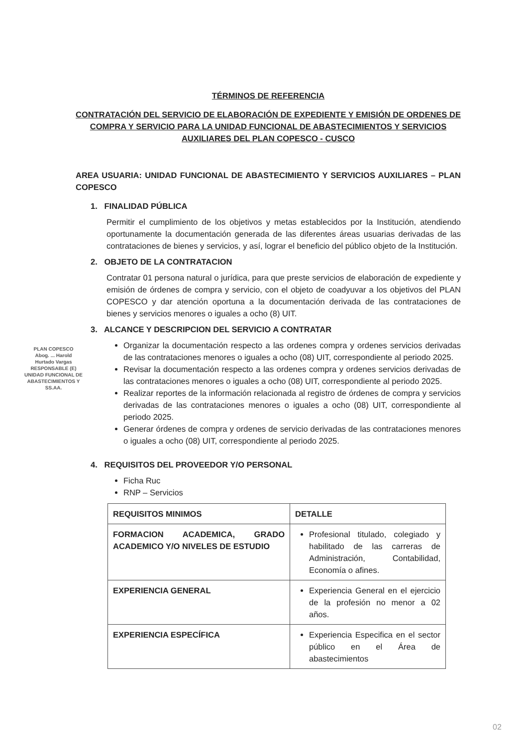TÉRMINOS DE REFERENCIA
CONTRATACIÓN DEL SERVICIO DE ELABORACIÓN DE EXPEDIENTE Y EMISIÓN DE ORDENES DE COMPRA Y SERVICIO PARA LA UNIDAD FUNCIONAL DE ABASTECIMIENTOS Y SERVICIOS AUXILIARES DEL PLAN COPESCO - CUSCO
AREA USUARIA: UNIDAD FUNCIONAL DE ABASTECIMIENTO Y SERVICIOS AUXILIARES – PLAN COPESCO
1. FINALIDAD PÚBLICA
Permitir el cumplimiento de los objetivos y metas establecidos por la Institución, atendiendo oportunamente la documentación generada de las diferentes áreas usuarias derivadas de las contrataciones de bienes y servicios, y así, lograr el beneficio del público objeto de la Institución.
2. OBJETO DE LA CONTRATACION
Contratar 01 persona natural o jurídica, para que preste servicios de elaboración de expediente y emisión de órdenes de compra y servicio, con el objeto de coadyuvar a los objetivos del PLAN COPESCO y dar atención oportuna a la documentación derivada de las contrataciones de bienes y servicios menores o iguales a ocho (8) UIT.
3. ALCANCE Y DESCRIPCION DEL SERVICIO A CONTRATAR
Organizar la documentación respecto a las ordenes compra y ordenes servicios derivadas de las contrataciones menores o iguales a ocho (08) UIT, correspondiente al periodo 2025.
Revisar la documentación respecto a las ordenes compra y ordenes servicios derivadas de las contrataciones menores o iguales a ocho (08) UIT, correspondiente al periodo 2025.
Realizar reportes de la información relacionada al registro de órdenes de compra y servicios derivadas de las contrataciones menores o iguales a ocho (08) UIT, correspondiente al periodo 2025.
Generar órdenes de compra y ordenes de servicio derivadas de las contrataciones menores o iguales a ocho (08) UIT, correspondiente al periodo 2025.
4. REQUISITOS DEL PROVEEDOR Y/O PERSONAL
Ficha Ruc
RNP – Servicios
| REQUISITOS MINIMOS | DETALLE |
| --- | --- |
| FORMACION ACADEMICA, GRADO ACADEMICO Y/O NIVELES DE ESTUDIO | Profesional titulado, colegiado y habilitado de las carreras de Administración, Contabilidad, Economía o afines. |
| EXPERIENCIA GENERAL | Experiencia General en el ejercicio de la profesión no menor a 02 años. |
| EXPERIENCIA ESPECÍFICA | Experiencia Especifica en el sector público en el Área de abastecimientos |
PLAN COPESCO
Abog. ... Harold
Hurtado Vargas
RESPONSABLE (E)
UNIDAD FUNCIONAL DE ABASTECIMIENTOS Y SS.AA.
02